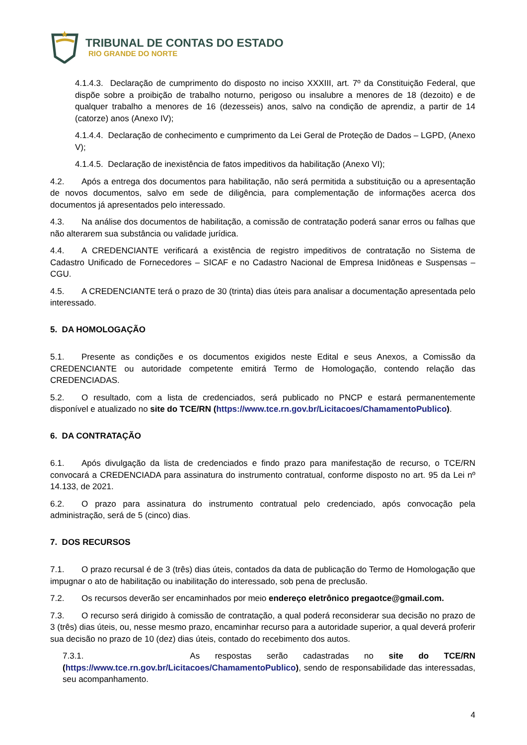TRIBUNAL DE CONTAS DO ESTADO
RIO GRANDE DO NORTE
4.1.4.3. Declaração de cumprimento do disposto no inciso XXXIII, art. 7º da Constituição Federal, que dispõe sobre a proibição de trabalho noturno, perigoso ou insalubre a menores de 18 (dezoito) e de qualquer trabalho a menores de 16 (dezesseis) anos, salvo na condição de aprendiz, a partir de 14 (catorze) anos (Anexo IV);
4.1.4.4. Declaração de conhecimento e cumprimento da Lei Geral de Proteção de Dados – LGPD, (Anexo V);
4.1.4.5. Declaração de inexistência de fatos impeditivos da habilitação (Anexo VI);
4.2. Após a entrega dos documentos para habilitação, não será permitida a substituição ou a apresentação de novos documentos, salvo em sede de diligência, para complementação de informações acerca dos documentos já apresentados pelo interessado.
4.3. Na análise dos documentos de habilitação, a comissão de contratação poderá sanar erros ou falhas que não alterarem sua substância ou validade jurídica.
4.4. A CREDENCIANTE verificará a existência de registro impeditivos de contratação no Sistema de Cadastro Unificado de Fornecedores – SICAF e no Cadastro Nacional de Empresa Inidôneas e Suspensas – CGU.
4.5. A CREDENCIANTE terá o prazo de 30 (trinta) dias úteis para analisar a documentação apresentada pelo interessado.
5. DA HOMOLOGAÇÃO
5.1. Presente as condições e os documentos exigidos neste Edital e seus Anexos, a Comissão da CREDENCIANTE ou autoridade competente emitirá Termo de Homologação, contendo relação das CREDENCIADAS.
5.2. O resultado, com a lista de credenciados, será publicado no PNCP e estará permanentemente disponível e atualizado no site do TCE/RN (https://www.tce.rn.gov.br/Licitacoes/ChamamentoPublico).
6. DA CONTRATAÇÃO
6.1. Após divulgação da lista de credenciados e findo prazo para manifestação de recurso, o TCE/RN convocará a CREDENCIADA para assinatura do instrumento contratual, conforme disposto no art. 95 da Lei nº 14.133, de 2021.
6.2. O prazo para assinatura do instrumento contratual pelo credenciado, após convocação pela administração, será de 5 (cinco) dias.
7. DOS RECURSOS
7.1. O prazo recursal é de 3 (três) dias úteis, contados da data de publicação do Termo de Homologação que impugnar o ato de habilitação ou inabilitação do interessado, sob pena de preclusão.
7.2. Os recursos deverão ser encaminhados por meio endereço eletrônico pregaotce@gmail.com.
7.3. O recurso será dirigido à comissão de contratação, a qual poderá reconsiderar sua decisão no prazo de 3 (três) dias úteis, ou, nesse mesmo prazo, encaminhar recurso para a autoridade superior, a qual deverá proferir sua decisão no prazo de 10 (dez) dias úteis, contado do recebimento dos autos.
7.3.1. As respostas serão cadastradas no site do TCE/RN (https://www.tce.rn.gov.br/Licitacoes/ChamamentoPublico), sendo de responsabilidade das interessadas, seu acompanhamento.
4